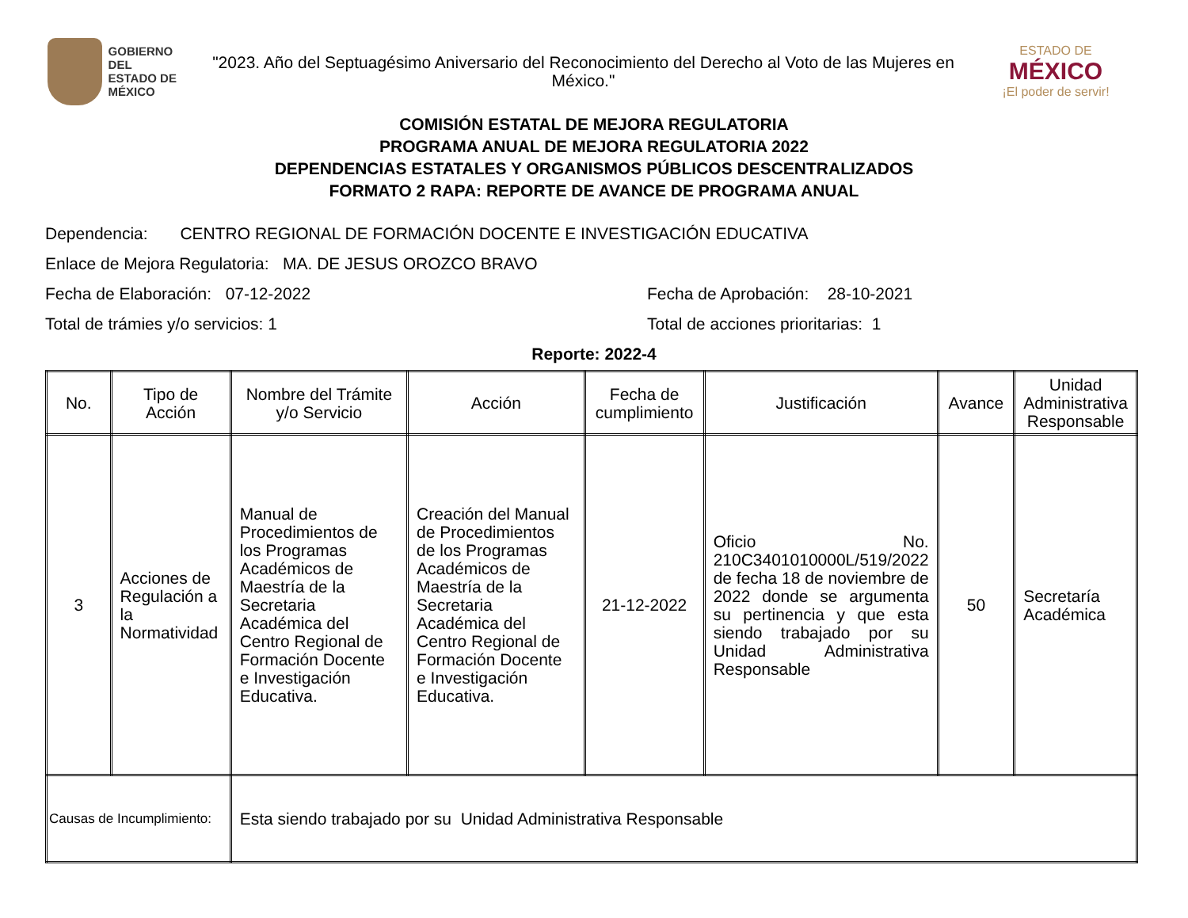GOBIERNO DEL
ESTADO DE
MÉXICO
"2023. Año del Septuagésimo Aniversario del Reconocimiento del Derecho al Voto de las Mujeres en México."
ESTADO DE
MÉXICO
¡El poder de servir!
COMISIÓN ESTATAL DE MEJORA REGULATORIA
PROGRAMA ANUAL DE MEJORA REGULATORIA 2022
DEPENDENCIAS ESTATALES Y ORGANISMOS PÚBLICOS DESCENTRALIZADOS
FORMATO 2 RAPA: REPORTE DE AVANCE DE PROGRAMA ANUAL
Dependencia: CENTRO REGIONAL DE FORMACIÓN DOCENTE E INVESTIGACIÓN EDUCATIVA
Enlace de Mejora Regulatoria: MA. DE JESUS OROZCO BRAVO
Fecha de Elaboración: 07-12-2022 Fecha de Aprobación: 28-10-2021
Total de trámies y/o servicios: 1 Total de acciones prioritarias: 1
Reporte: 2022-4
| No. | Tipo de Acción | Nombre del Trámite y/o Servicio | Acción | Fecha de cumplimiento | Justificación | Avance | Unidad Administrativa Responsable |
| --- | --- | --- | --- | --- | --- | --- | --- |
| 3 | Acciones de Regulación a la Normatividad | Manual de Procedimientos de los Programas Académicos de Maestría de la Secretaria Académica del Centro Regional de Formación Docente e Investigación Educativa. | Creación del Manual de Procedimientos de los Programas Académicos de Maestría de la Secretaria Académica del Centro Regional de Formación Docente e Investigación Educativa. | 21-12-2022 | Oficio No. 210C3401010000L/519/2022 de fecha 18 de noviembre de 2022 donde se argumenta su pertinencia y que esta siendo trabajado por su Unidad Administrativa Responsable | 50 | Secretaría Académica |
| Causas de Incumplimiento: | | Esta siendo trabajado por su Unidad Administrativa Responsable | | | | | |